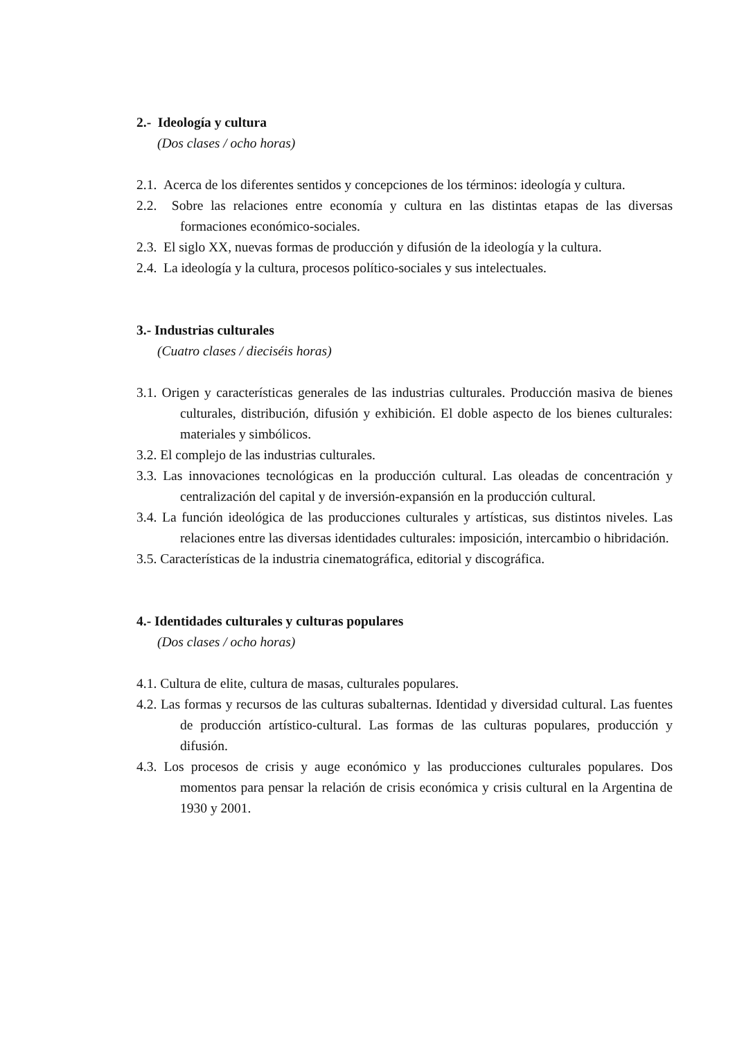2.- Ideología y cultura
(Dos clases / ocho horas)
2.1. Acerca de los diferentes sentidos y concepciones de los términos: ideología y cultura.
2.2. Sobre las relaciones entre economía y cultura en las distintas etapas de las diversas formaciones económico-sociales.
2.3. El siglo XX, nuevas formas de producción y difusión de la ideología y la cultura.
2.4. La ideología y la cultura, procesos político-sociales y sus intelectuales.
3.- Industrias culturales
(Cuatro clases / dieciséis horas)
3.1. Origen y características generales de las industrias culturales. Producción masiva de bienes culturales, distribución, difusión y exhibición. El doble aspecto de los bienes culturales: materiales y simbólicos.
3.2. El complejo de las industrias culturales.
3.3. Las innovaciones tecnológicas en la producción cultural. Las oleadas de concentración y centralización del capital y de inversión-expansión en la producción cultural.
3.4. La función ideológica de las producciones culturales y artísticas, sus distintos niveles. Las relaciones entre las diversas identidades culturales: imposición, intercambio o hibridación.
3.5. Características de la industria cinematográfica, editorial y discográfica.
4.- Identidades culturales y culturas populares
(Dos clases / ocho horas)
4.1. Cultura de elite, cultura de masas, culturales populares.
4.2. Las formas y recursos de las culturas subalternas. Identidad y diversidad cultural. Las fuentes de producción artístico-cultural. Las formas de las culturas populares, producción y difusión.
4.3. Los procesos de crisis y auge económico y las producciones culturales populares. Dos momentos para pensar la relación de crisis económica y crisis cultural en la Argentina de 1930 y 2001.